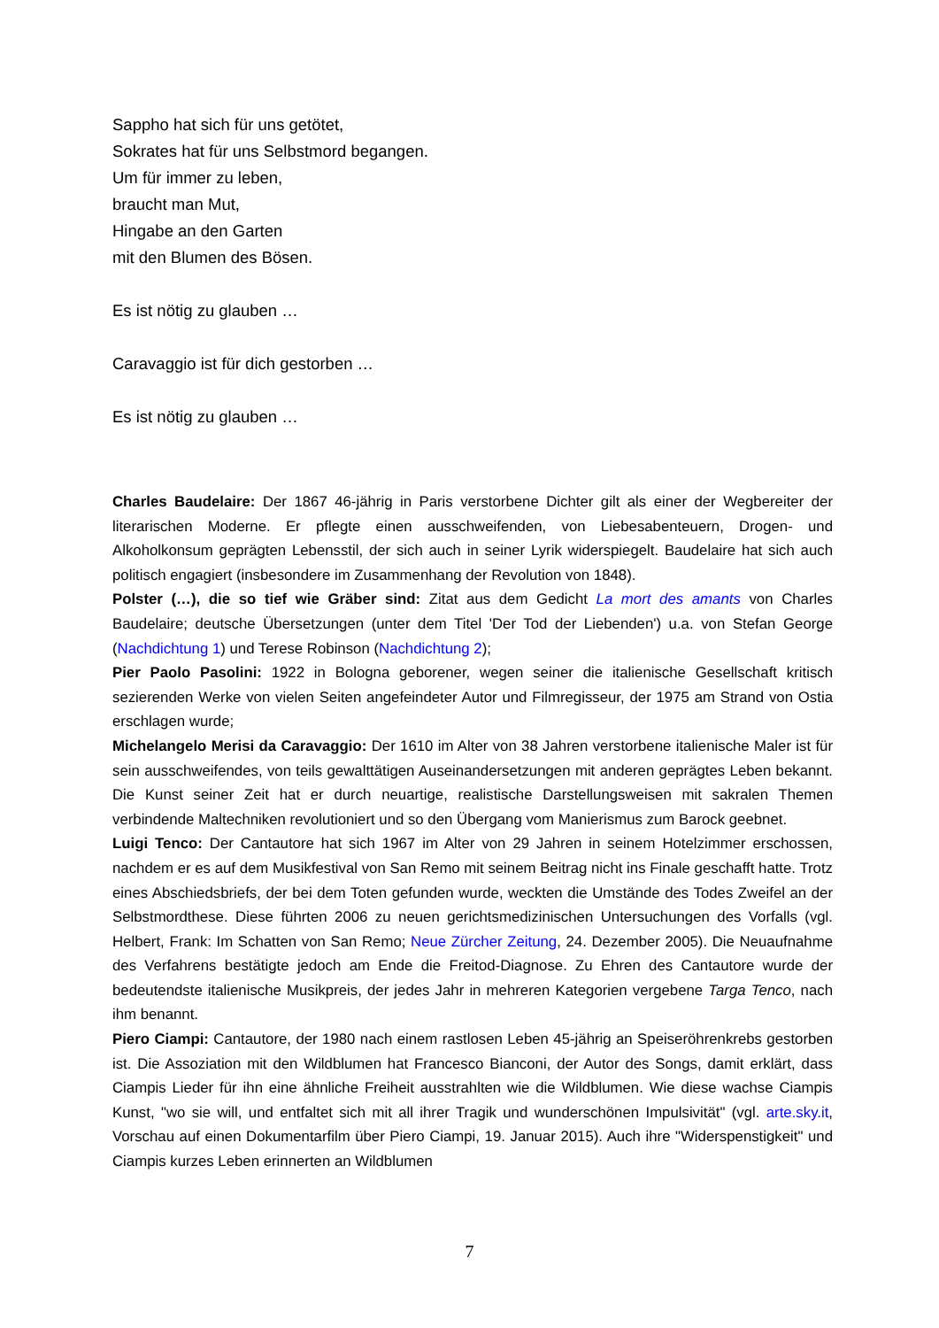Sappho hat sich für uns getötet,
Sokrates hat für uns Selbstmord begangen.
Um für immer zu leben,
braucht man Mut,
Hingabe an den Garten
mit den Blumen des Bösen.
Es ist nötig zu glauben …
Caravaggio ist für dich gestorben …
Es ist nötig zu glauben …
Charles Baudelaire: Der 1867 46-jährig in Paris verstorbene Dichter gilt als einer der Wegbereiter der literarischen Moderne. Er pflegte einen ausschweifenden, von Liebesabenteuern, Drogen- und Alkoholkonsum geprägten Lebensstil, der sich auch in seiner Lyrik widerspiegelt. Baudelaire hat sich auch politisch engagiert (insbesondere im Zusammenhang der Revolution von 1848).
Polster (…), die so tief wie Gräber sind: Zitat aus dem Gedicht La mort des amants von Charles Baudelaire; deutsche Übersetzungen (unter dem Titel 'Der Tod der Liebenden') u.a. von Stefan George (Nachdichtung 1) und Terese Robinson (Nachdichtung 2);
Pier Paolo Pasolini: 1922 in Bologna geborener, wegen seiner die italienische Gesellschaft kritisch sezierenden Werke von vielen Seiten angefeindeter Autor und Filmregisseur, der 1975 am Strand von Ostia erschlagen wurde;
Michelangelo Merisi da Caravaggio: Der 1610 im Alter von 38 Jahren verstorbene italienische Maler ist für sein ausschweifendes, von teils gewalttätigen Auseinandersetzungen mit anderen geprägtes Leben bekannt. Die Kunst seiner Zeit hat er durch neuartige, realistische Darstellungsweisen mit sakralen Themen verbindende Maltechniken revolutioniert und so den Übergang vom Manierismus zum Barock geebnet.
Luigi Tenco: Der Cantautore hat sich 1967 im Alter von 29 Jahren in seinem Hotelzimmer erschossen, nachdem er es auf dem Musikfestival von San Remo mit seinem Beitrag nicht ins Finale geschafft hatte. Trotz eines Abschiedsbriefs, der bei dem Toten gefunden wurde, weckten die Umstände des Todes Zweifel an der Selbstmordthese. Diese führten 2006 zu neuen gerichtsmedizinischen Untersuchungen des Vorfalls (vgl. Helbert, Frank: Im Schatten von San Remo; Neue Zürcher Zeitung, 24. Dezember 2005). Die Neuaufnahme des Verfahrens bestätigte jedoch am Ende die Freitod-Diagnose. Zu Ehren des Cantautore wurde der bedeutendste italienische Musikpreis, der jedes Jahr in mehreren Kategorien vergebene Targa Tenco, nach ihm benannt.
Piero Ciampi: Cantautore, der 1980 nach einem rastlosen Leben 45-jährig an Speiseröhrenkrebs gestorben ist. Die Assoziation mit den Wildblumen hat Francesco Bianconi, der Autor des Songs, damit erklärt, dass Ciampis Lieder für ihn eine ähnliche Freiheit ausstrahlten wie die Wildblumen. Wie diese wachse Ciampis Kunst, "wo sie will, und entfaltet sich mit all ihrer Tragik und wunderschönen Impulsivität" (vgl. arte.sky.it, Vorschau auf einen Dokumentarfilm über Piero Ciampi, 19. Januar 2015). Auch ihre "Widerspenstigkeit" und Ciampis kurzes Leben erinnerten an Wildblumen
7